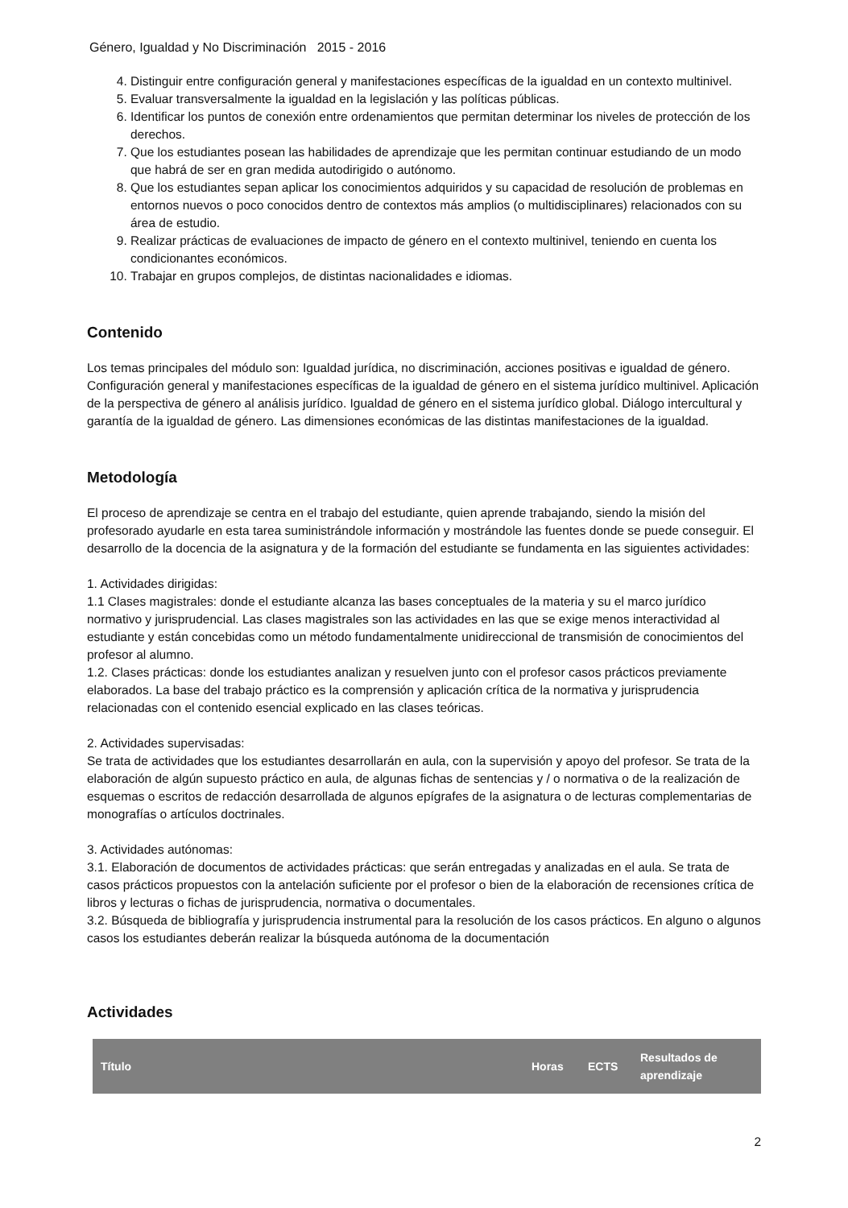Género, Igualdad y No Discriminación 2015 - 2016
4. Distinguir entre configuración general y manifestaciones específicas de la igualdad en un contexto multinivel.
5. Evaluar transversalmente la igualdad en la legislación y las políticas públicas.
6. Identificar los puntos de conexión entre ordenamientos que permitan determinar los niveles de protección de los derechos.
7. Que los estudiantes posean las habilidades de aprendizaje que les permitan continuar estudiando de un modo que habrá de ser en gran medida autodirigido o autónomo.
8. Que los estudiantes sepan aplicar los conocimientos adquiridos y su capacidad de resolución de problemas en entornos nuevos o poco conocidos dentro de contextos más amplios (o multidisciplinares) relacionados con su área de estudio.
9. Realizar prácticas de evaluaciones de impacto de género en el contexto multinivel, teniendo en cuenta los condicionantes económicos.
10. Trabajar en grupos complejos, de distintas nacionalidades e idiomas.
Contenido
Los temas principales del módulo son: Igualdad jurídica, no discriminación, acciones positivas e igualdad de género. Configuración general y manifestaciones específicas de la igualdad de género en el sistema jurídico multinivel. Aplicación de la perspectiva de género al análisis jurídico. Igualdad de género en el sistema jurídico global. Diálogo intercultural y garantía de la igualdad de género. Las dimensiones económicas de las distintas manifestaciones de la igualdad.
Metodología
El proceso de aprendizaje se centra en el trabajo del estudiante, quien aprende trabajando, siendo la misión del profesorado ayudarle en esta tarea suministrándole información y mostrándole las fuentes donde se puede conseguir. El desarrollo de la docencia de la asignatura y de la formación del estudiante se fundamenta en las siguientes actividades:
1. Actividades dirigidas:
1.1 Clases magistrales: donde el estudiante alcanza las bases conceptuales de la materia y su el marco jurídico normativo y jurisprudencial. Las clases magistrales son las actividades en las que se exige menos interactividad al estudiante y están concebidas como un método fundamentalmente unidireccional de transmisión de conocimientos del profesor al alumno.
1.2. Clases prácticas: donde los estudiantes analizan y resuelven junto con el profesor casos prácticos previamente elaborados. La base del trabajo práctico es la comprensión y aplicación crítica de la normativa y jurisprudencia relacionadas con el contenido esencial explicado en las clases teóricas.
2. Actividades supervisadas:
Se trata de actividades que los estudiantes desarrollarán en aula, con la supervisión y apoyo del profesor. Se trata de la elaboración de algún supuesto práctico en aula, de algunas fichas de sentencias y / o normativa o de la realización de esquemas o escritos de redacción desarrollada de algunos epígrafes de la asignatura o de lecturas complementarias de monografías o artículos doctrinales.
3. Actividades autónomas:
3.1. Elaboración de documentos de actividades prácticas: que serán entregadas y analizadas en el aula. Se trata de casos prácticos propuestos con la antelación suficiente por el profesor o bien de la elaboración de recensiones crítica de libros y lecturas o fichas de jurisprudencia, normativa o documentales.
3.2. Búsqueda de bibliografía y jurisprudencia instrumental para la resolución de los casos prácticos. En alguno o algunos casos los estudiantes deberán realizar la búsqueda autónoma de la documentación
Actividades
| Título | Horas | ECTS | Resultados de aprendizaje |
| --- | --- | --- | --- |
2